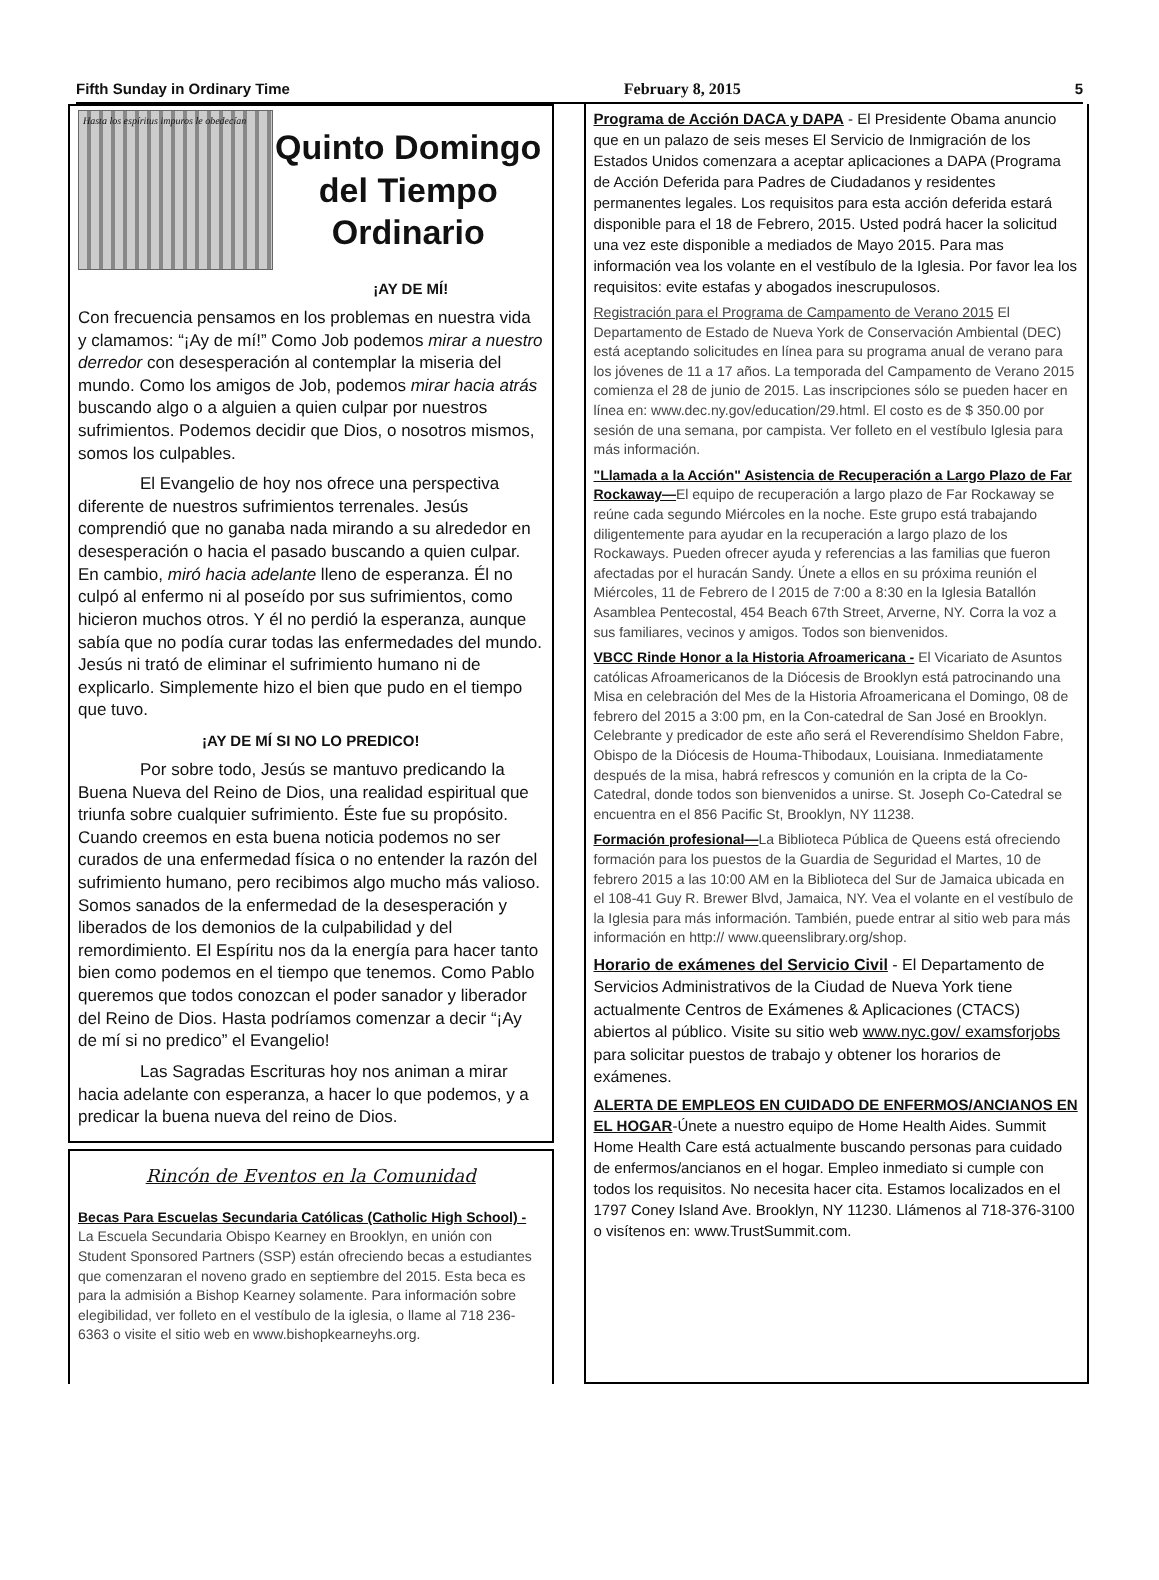Fifth Sunday in Ordinary Time February 8, 2015 5
Hasta los espíritus impuros le obedecían
Quinto Domingo del Tiempo Ordinario
¡AY DE MÍ!
Con frecuencia pensamos en los problemas en nuestra vida y clamamos: “¡Ay de mí!” Como Job podemos mirar a nuestro derredor con desesperación al contemplar la miseria del mundo. Como los amigos de Job, podemos mirar hacia atrás buscando algo o a alguien a quien culpar por nuestros sufrimientos. Podemos decidir que Dios, o nosotros mismos, somos los culpables.
El Evangelio de hoy nos ofrece una perspectiva diferente de nuestros sufrimientos terrenales. Jesús comprendió que no ganaba nada mirando a su alrededor en desesperación o hacia el pasado buscando a quien culpar. En cambio, miró hacia adelante lleno de esperanza. Él no culpó al enfermo ni al poseído por sus sufrimientos, como hicieron muchos otros. Y él no perdió la esperanza, aunque sabía que no podía curar todas las enfermedades del mundo. Jesús ni trató de eliminar el sufrimiento humano ni de explicarlo. Simplemente hizo el bien que pudo en el tiempo que tuvo.
¡AY DE MÍ SI NO LO PREDICO!
Por sobre todo, Jesús se mantuvo predicando la Buena Nueva del Reino de Dios, una realidad espiritual que triunfa sobre cualquier sufrimiento. Éste fue su propósito. Cuando creemos en esta buena noticia podemos no ser curados de una enfermedad física o no entender la razón del sufrimiento humano, pero recibimos algo mucho más valioso. Somos sanados de la enfermedad de la desesperación y liberados de los demonios de la culpabilidad y del remordimiento. El Espíritu nos da la energía para hacer tanto bien como podemos en el tiempo que tenemos. Como Pablo queremos que todos conozcan el poder sanador y liberador del Reino de Dios. Hasta podríamos comenzar a decir “¡Ay de mí si no predico” el Evangelio!
Las Sagradas Escrituras hoy nos animan a mirar hacia adelante con esperanza, a hacer lo que podemos, y a predicar la buena nueva del reino de Dios.
Rincón de Eventos en la Comunidad
Becas Para Escuelas Secundaria Católicas (Catholic High School) - La Escuela Secundaria Obispo Kearney en Brooklyn, en unión con Student Sponsored Partners (SSP) están ofreciendo becas a estudiantes que comenzaran el noveno grado en septiembre del 2015. Esta beca es para la admisión a Bishop Kearney solamente. Para información sobre elegibilidad, ver folleto en el vestíbulo de la iglesia, o llame al 718 236-6363 o visite el sitio web en www.bishopkearneyhs.org.
Programa de Acción DACA y DAPA - El Presidente Obama anuncio que en un palazo de seis meses El Servicio de Inmigración de los Estados Unidos comenzara a aceptar aplicaciones a DAPA (Programa de Acción Deferida para Padres de Ciudadanos y residentes permanentes legales. Los requisitos para esta acción deferida estará disponible para el 18 de Febrero, 2015. Usted podrá hacer la solicitud una vez este disponible a mediados de Mayo 2015. Para mas información vea los volante en el vestíbulo de la Iglesia. Por favor lea los requisitos: evite estafas y abogados inescrupulosos.
Registración para el Programa de Campamento de Verano 2015 El Departamento de Estado de Nueva York de Conservación Ambiental (DEC) está aceptando solicitudes en línea para su programa anual de verano para los jóvenes de 11 a 17 años. La temporada del Campamento de Verano 2015 comienza el 28 de junio de 2015. Las inscripciones sólo se pueden hacer en línea en: www.dec.ny.gov/education/29.html. El costo es de $ 350.00 por sesión de una semana, por campista. Ver folleto en el vestíbulo Iglesia para más información.
"Llamada a la Acción" Asistencia de Recuperación a Largo Plazo de Far Rockaway—El equipo de recuperación a largo plazo de Far Rockaway se reúne cada segundo Miércoles en la noche. Este grupo está trabajando diligentemente para ayudar en la recuperación a largo plazo de los Rockaways. Pueden ofrecer ayuda y referencias a las familias que fueron afectadas por el huracán Sandy. Únete a ellos en su próxima reunión el Miércoles, 11 de Febrero de l 2015 de 7:00 a 8:30 en la Iglesia Batallón Asamblea Pentecostal, 454 Beach 67th Street, Arverne, NY. Corra la voz a sus familiares, vecinos y amigos. Todos son bienvenidos.
VBCC Rinde Honor a la Historia Afroamericana - El Vicariato de Asuntos católicas Afroamericanos de la Diócesis de Brooklyn está patrocinando una Misa en celebración del Mes de la Historia Afroamericana el Domingo, 08 de febrero del 2015 a 3:00 pm, en la Con-catedral de San José en Brooklyn. Celebrante y predicador de este año será el Reverendísimo Sheldon Fabre, Obispo de la Diócesis de Houma-Thibodaux, Louisiana. Inmediatamente después de la misa, habrá refrescos y comunión en la cripta de la Co-Catedral, donde todos son bienvenidos a unirse. St. Joseph Co-Catedral se encuentra en el 856 Pacific St, Brooklyn, NY 11238.
Formación profesional—La Biblioteca Pública de Queens está ofreciendo formación para los puestos de la Guardia de Seguridad el Martes, 10 de febrero 2015 a las 10:00 AM en la Biblioteca del Sur de Jamaica ubicada en el 108-41 Guy R. Brewer Blvd, Jamaica, NY. Vea el volante en el vestíbulo de la Iglesia para más información. También, puede entrar al sitio web para más información en http:// www.queenslibrary.org/shop.
Horario de exámenes del Servicio Civil - El Departamento de Servicios Administrativos de la Ciudad de Nueva York tiene actualmente Centros de Exámenes & Aplicaciones (CTACS) abiertos al público. Visite su sitio web www.nyc.gov/ examsforjobs para solicitar puestos de trabajo y obtener los horarios de exámenes.
ALERTA DE EMPLEOS EN CUIDADO DE ENFERMOS/ANCIANOS EN EL HOGAR-Únete a nuestro equipo de Home Health Aides. Summit Home Health Care está actualmente buscando personas para cuidado de enfermos/ancianos en el hogar. Empleo inmediato si cumple con todos los requisitos. No necesita hacer cita. Estamos localizados en el 1797 Coney Island Ave. Brooklyn, NY 11230. Llámenos al 718-376-3100 o visítenos en: www.TrustSummit.com.